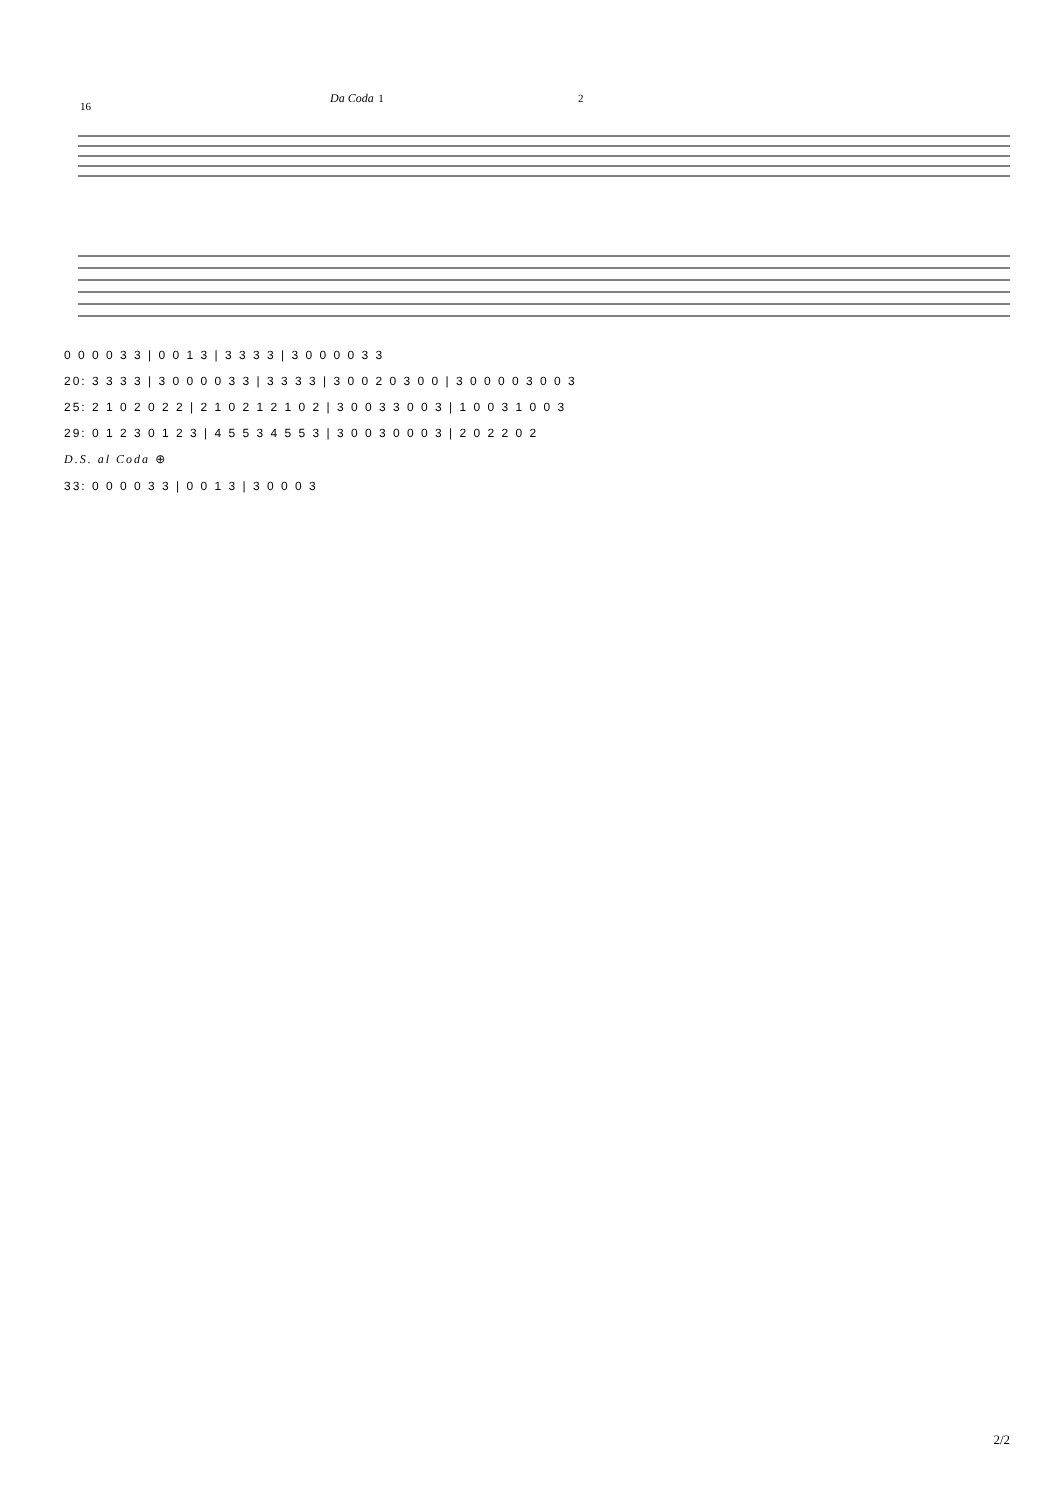Da Coda 1 2
16
0 0 0 0 3 3 | 0 0 1 3 | 3 3 3 3 | 3 0 0 0 0 3 3
20: 3 3 3 3 | 3 0 0 0 0 3 3 | 3 3 3 3 | 3 0 0 2 0 3 0 0 | 3 0 0 0 0 3 0 0 3
25: 2 1 0 2 0 2 2 | 2 1 0 2 1 2 1 0 2 | 3 0 0 3 3 0 0 3 | 1 0 0 3 1 0 0 3
29: 0 1 2 3 0 1 2 3 | 4 5 5 3 4 5 5 3 | 3 0 0 3 0 0 0 3 | 2 0 2 2 0 2
D.S. al Coda ⊕
33: 0 0 0 0 3 3 | 0 0 1 3 | 3 0 0 0 3
2/2